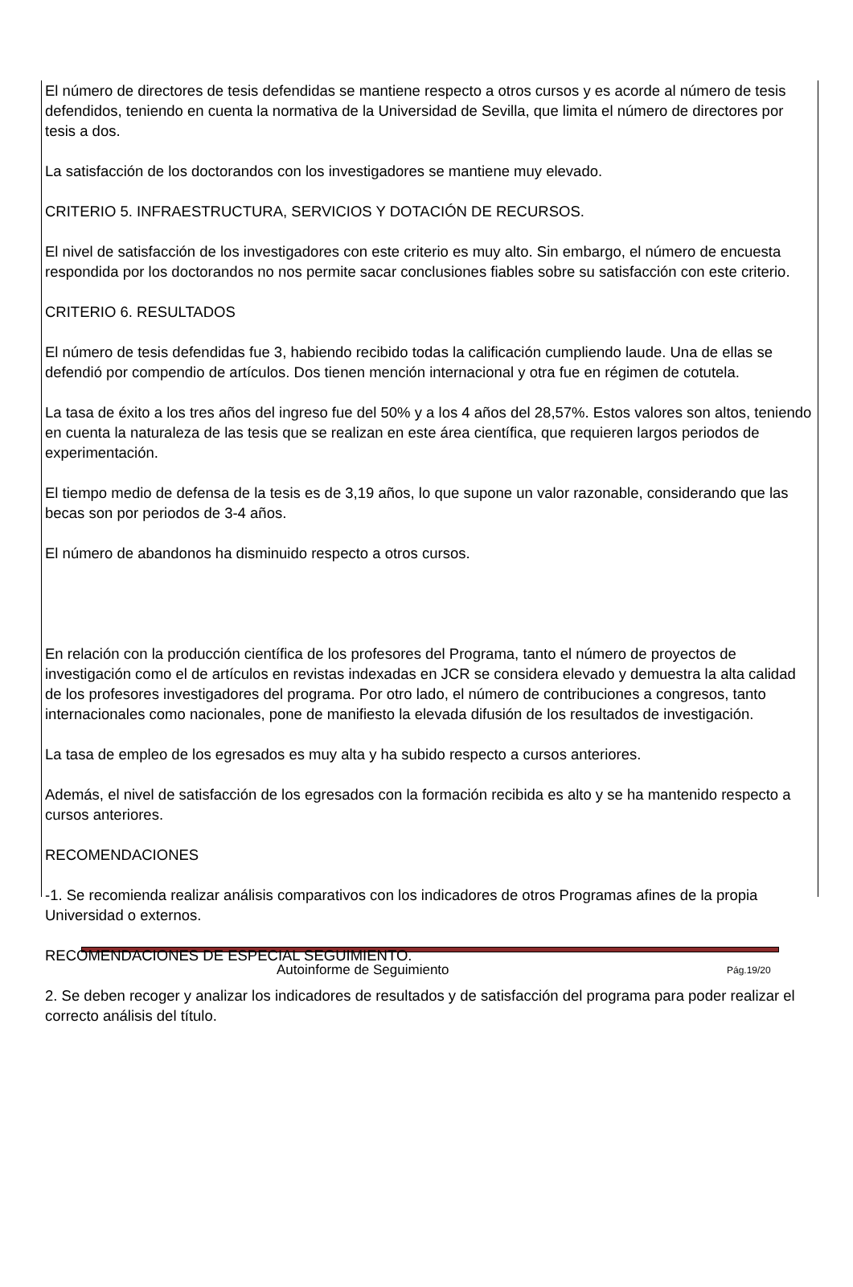El número de directores de tesis defendidas se mantiene respecto a otros cursos y es acorde al número de tesis defendidos, teniendo en cuenta la normativa de la Universidad de Sevilla, que limita el número de directores por tesis a dos.
La satisfacción de los doctorandos con los investigadores se mantiene muy elevado.
CRITERIO 5. INFRAESTRUCTURA, SERVICIOS Y DOTACIÓN DE RECURSOS.
El nivel de satisfacción de los investigadores con este criterio es muy alto. Sin embargo, el número de encuesta respondida por los doctorandos no nos permite sacar conclusiones fiables sobre su satisfacción con este criterio.
CRITERIO 6. RESULTADOS
El número de tesis defendidas fue 3, habiendo recibido todas la calificación cumpliendo laude. Una de ellas se defendió por compendio de artículos. Dos tienen mención internacional y otra fue en régimen de cotutela.
La tasa de éxito a los tres años del ingreso fue del 50% y a los 4 años del 28,57%. Estos valores son altos, teniendo en cuenta la naturaleza de las tesis que se realizan en este área científica, que requieren largos periodos de experimentación.
El tiempo medio de defensa de la tesis es de 3,19 años, lo que supone un valor razonable, considerando que las becas son por periodos de 3-4 años.
El número de abandonos ha disminuido respecto a otros cursos.
En relación con la producción científica de los profesores del Programa, tanto el número de proyectos de investigación como el de artículos en revistas indexadas en JCR se considera elevado y demuestra la alta calidad de los profesores investigadores del programa. Por otro lado, el número de contribuciones a congresos, tanto internacionales como nacionales, pone de manifiesto la elevada difusión de los resultados de investigación.
La tasa de empleo de los egresados es muy alta y ha subido respecto a cursos anteriores.
Además, el nivel de satisfacción de los egresados con la formación recibida es alto y se ha mantenido respecto a cursos anteriores.
RECOMENDACIONES
-1. Se recomienda realizar análisis comparativos con los indicadores de otros Programas afines de la propia Universidad o externos.
RECOMENDACIONES DE ESPECIAL SEGUIMIENTO.
2. Se deben recoger y analizar los indicadores de resultados y de satisfacción del programa para poder realizar el correcto análisis del título.
Autoinforme de Seguimiento Pág.19/20